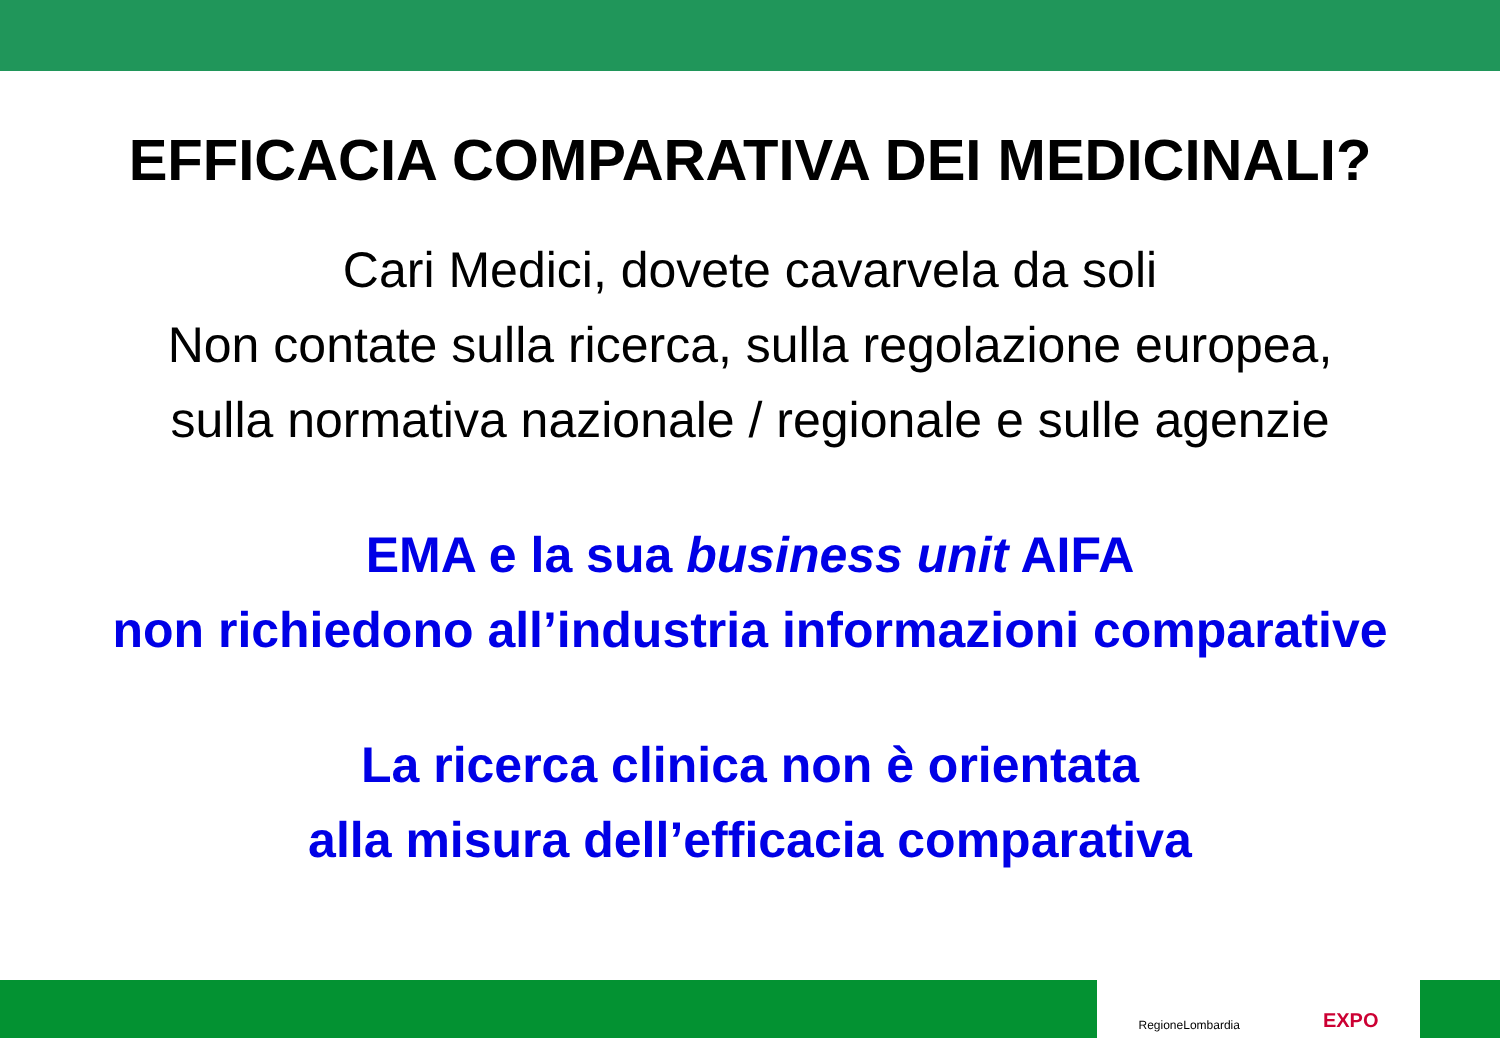EFFICACIA COMPARATIVA DEI MEDICINALI?
Cari Medici, dovete cavarvela da soli
Non contate sulla ricerca, sulla regolazione europea,
sulla normativa nazionale / regionale e sulle agenzie
EMA e la sua business unit AIFA
non richiedono all’industria informazioni comparative
La ricerca clinica non è orientata
alla misura dell’efficacia comparativa
RegioneLombardia EXPO